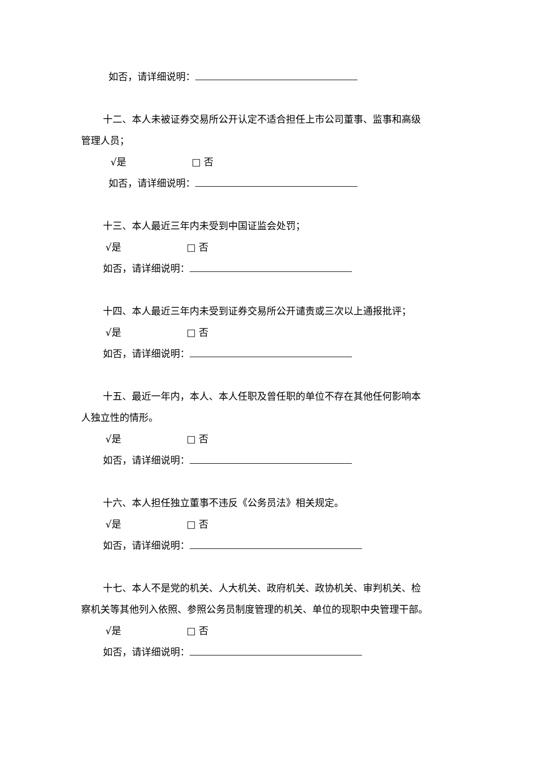如否，请详细说明：
十二、本人未被证券交易所公开认定不适合担任上市公司董事、监事和高级
管理人员；
√是 □ 否
如否，请详细说明：
十三、本人最近三年内未受到中国证监会处罚；
√是 □ 否
如否，请详细说明：
十四、本人最近三年内未受到证券交易所公开谴责或三次以上通报批评；
√是 □ 否
如否，请详细说明：
十五、最近一年内，本人、本人任职及曾任职的单位不存在其他任何影响本
人独立性的情形。
√是 □ 否
如否，请详细说明：
十六、本人担任独立董事不违反《公务员法》相关规定。
√是 □ 否
如否，请详细说明：
十七、本人不是党的机关、人大机关、政府机关、政协机关、审判机关、检
察机关等其他列入依照、参照公务员制度管理的机关、单位的现职中央管理干部。
√是 □ 否
如否，请详细说明：